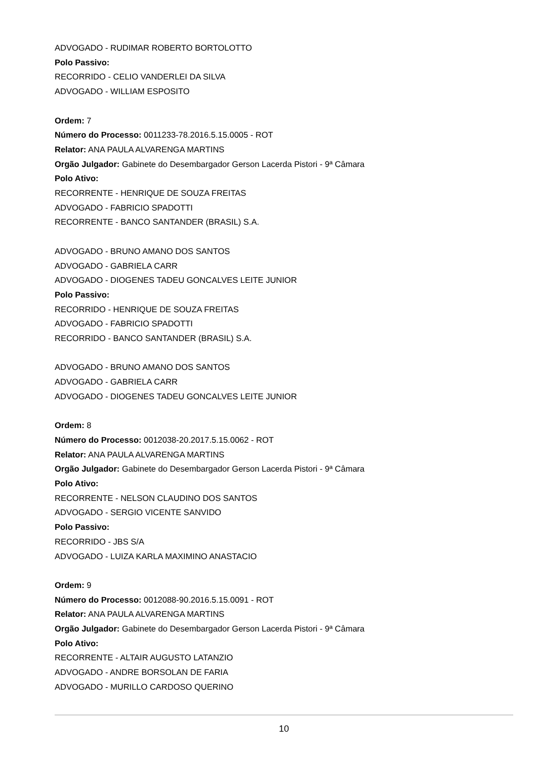ADVOGADO - RUDIMAR ROBERTO BORTOLOTTO
Polo Passivo:
RECORRIDO - CELIO VANDERLEI DA SILVA
ADVOGADO - WILLIAM ESPOSITO
Ordem: 7
Número do Processo: 0011233-78.2016.5.15.0005 - ROT
Relator: ANA PAULA ALVARENGA MARTINS
Orgão Julgador: Gabinete do Desembargador Gerson Lacerda Pistori - 9ª Câmara
Polo Ativo:
RECORRENTE - HENRIQUE DE SOUZA FREITAS
ADVOGADO - FABRICIO SPADOTTI
RECORRENTE - BANCO SANTANDER (BRASIL) S.A.
ADVOGADO - BRUNO AMANO DOS SANTOS
ADVOGADO - GABRIELA CARR
ADVOGADO - DIOGENES TADEU GONCALVES LEITE JUNIOR
Polo Passivo:
RECORRIDO - HENRIQUE DE SOUZA FREITAS
ADVOGADO - FABRICIO SPADOTTI
RECORRIDO - BANCO SANTANDER (BRASIL) S.A.
ADVOGADO - BRUNO AMANO DOS SANTOS
ADVOGADO - GABRIELA CARR
ADVOGADO - DIOGENES TADEU GONCALVES LEITE JUNIOR
Ordem: 8
Número do Processo: 0012038-20.2017.5.15.0062 - ROT
Relator: ANA PAULA ALVARENGA MARTINS
Orgão Julgador: Gabinete do Desembargador Gerson Lacerda Pistori - 9ª Câmara
Polo Ativo:
RECORRENTE - NELSON CLAUDINO DOS SANTOS
ADVOGADO - SERGIO VICENTE SANVIDO
Polo Passivo:
RECORRIDO - JBS S/A
ADVOGADO - LUIZA KARLA MAXIMINO ANASTACIO
Ordem: 9
Número do Processo: 0012088-90.2016.5.15.0091 - ROT
Relator: ANA PAULA ALVARENGA MARTINS
Orgão Julgador: Gabinete do Desembargador Gerson Lacerda Pistori - 9ª Câmara
Polo Ativo:
RECORRENTE - ALTAIR AUGUSTO LATANZIO
ADVOGADO - ANDRE BORSOLAN DE FARIA
ADVOGADO - MURILLO CARDOSO QUERINO
10